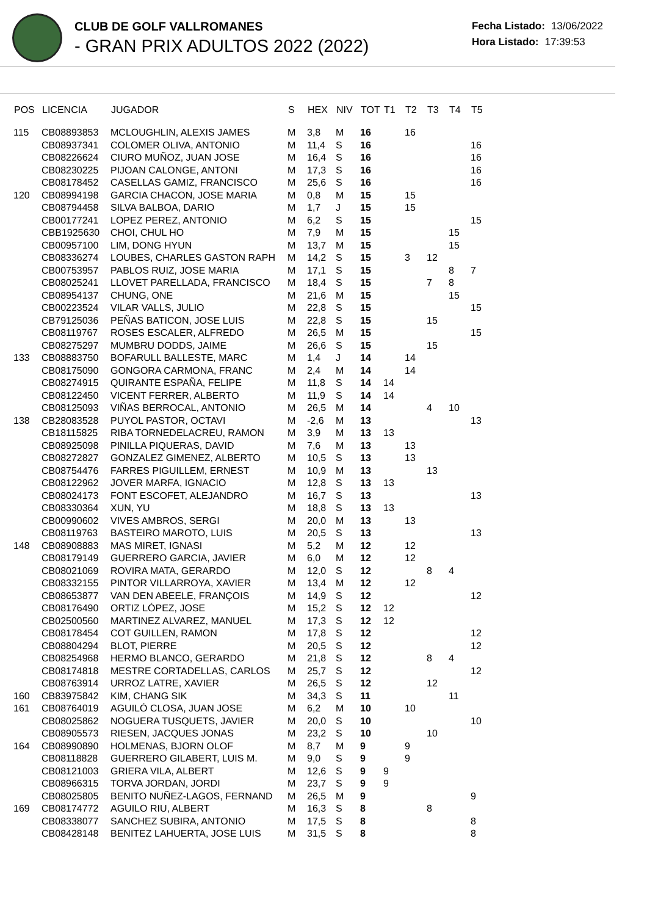CLUB DE GOLF VALLROMANES
- GRAN PRIX ADULTOS 2022 (2022)
Fecha Listado: 13/06/2022
Hora Listado: 17:39:53
| POS | LICENCIA | JUGADOR | S | HEX | NIV | TOT | T1 | T2 | T3 | T4 | T5 |
| --- | --- | --- | --- | --- | --- | --- | --- | --- | --- | --- | --- |
| 115 | CB08893853 | MCLOUGHLIN, ALEXIS JAMES | M | 3,8 | M | 16 | | 16 | | | |
| | CB08937341 | COLOMER OLIVA, ANTONIO | M | 11,4 | S | 16 | | | | | 16 |
| | CB08226624 | CIURO MUÑOZ, JUAN JOSE | M | 16,4 | S | 16 | | | | | 16 |
| | CB08230225 | PIJOAN CALONGE, ANTONI | M | 17,3 | S | 16 | | | | | 16 |
| | CB08178452 | CASELLAS GAMIZ, FRANCISCO | M | 25,6 | S | 16 | | | | | 16 |
| 120 | CB08994198 | GARCIA CHACON, JOSE MARIA | M | 0,8 | M | 15 | | 15 | | | |
| | CB08794458 | SILVA BALBOA, DARIO | M | 1,7 | J | 15 | | 15 | | | |
| | CB00177241 | LOPEZ PEREZ, ANTONIO | M | 6,2 | S | 15 | | | | | 15 |
| | CBB1925630 | CHOI, CHUL HO | M | 7,9 | M | 15 | | | | 15 | |
| | CB00957100 | LIM, DONG HYUN | M | 13,7 | M | 15 | | | | 15 | |
| | CB08336274 | LOUBES, CHARLES GASTON RAPH | M | 14,2 | S | 15 | | 3 | 12 | | |
| | CB00753957 | PABLOS RUIZ, JOSE MARIA | M | 17,1 | S | 15 | | | | 8 | 7 |
| | CB08025241 | LLOVET PARELLADA, FRANCISCO | M | 18,4 | S | 15 | | | 7 | 8 | |
| | CB08954137 | CHUNG, ONE | M | 21,6 | M | 15 | | | | 15 | |
| | CB00223524 | VILAR VALLS, JULIO | M | 22,8 | S | 15 | | | | | 15 |
| | CB79125036 | PEÑAS BATICON, JOSE LUIS | M | 22,8 | S | 15 | | | 15 | | |
| | CB08119767 | ROSES ESCALER, ALFREDO | M | 26,5 | M | 15 | | | | | 15 |
| | CB08275297 | MUMBRU DODDS, JAIME | M | 26,6 | S | 15 | | | 15 | | |
| 133 | CB08883750 | BOFARULL BALLESTE, MARC | M | 1,4 | J | 14 | | 14 | | | |
| | CB08175090 | GONGORA CARMONA, FRANC | M | 2,4 | M | 14 | | 14 | | | |
| | CB08274915 | QUIRANTE ESPAÑA, FELIPE | M | 11,8 | S | 14 | 14 | | | | |
| | CB08122450 | VICENT FERRER, ALBERTO | M | 11,9 | S | 14 | 14 | | | | |
| | CB08125093 | VIÑAS BERROCAL, ANTONIO | M | 26,5 | M | 14 | | | 4 | 10 | |
| 138 | CB28083528 | PUYOL PASTOR, OCTAVI | M | -2,6 | M | 13 | | | | | 13 |
| | CB18115825 | RIBA TORNEDELACREU, RAMON | M | 3,9 | M | 13 | 13 | | | | |
| | CB08925098 | PINILLA PIQUERAS, DAVID | M | 7,6 | M | 13 | | 13 | | | |
| | CB08272827 | GONZALEZ GIMENEZ, ALBERTO | M | 10,5 | S | 13 | | 13 | | | |
| | CB08754476 | FARRES PIGUILLEM, ERNEST | M | 10,9 | M | 13 | | | 13 | | |
| | CB08122962 | JOVER MARFA, IGNACIO | M | 12,8 | S | 13 | 13 | | | | |
| | CB08024173 | FONT ESCOFET, ALEJANDRO | M | 16,7 | S | 13 | | | | | 13 |
| | CB08330364 | XUN, YU | M | 18,8 | S | 13 | 13 | | | | |
| | CB00990602 | VIVES AMBROS, SERGI | M | 20,0 | M | 13 | | 13 | | | |
| | CB08119763 | BASTEIRO MAROTO, LUIS | M | 20,5 | S | 13 | | | | | 13 |
| 148 | CB08908883 | MAS MIRET, IGNASI | M | 5,2 | M | 12 | | 12 | | | |
| | CB08179149 | GUERRERO GARCIA, JAVIER | M | 6,0 | M | 12 | | 12 | | | |
| | CB08021069 | ROVIRA MATA, GERARDO | M | 12,0 | S | 12 | | | 8 | 4 | |
| | CB08332155 | PINTOR VILLARROYA, XAVIER | M | 13,4 | M | 12 | | 12 | | | |
| | CB08653877 | VAN DEN ABEELE, FRANÇOIS | M | 14,9 | S | 12 | | | | | 12 |
| | CB08176490 | ORTIZ LÓPEZ, JOSE | M | 15,2 | S | 12 | 12 | | | | |
| | CB02500560 | MARTINEZ ALVAREZ, MANUEL | M | 17,3 | S | 12 | 12 | | | | |
| | CB08178454 | COT GUILLEN, RAMON | M | 17,8 | S | 12 | | | | | 12 |
| | CB08804294 | BLOT, PIERRE | M | 20,5 | S | 12 | | | | | 12 |
| | CB08254968 | HERMO BLANCO, GERARDO | M | 21,8 | S | 12 | | | 8 | 4 | |
| | CB08174818 | MESTRE CORTADELLAS, CARLOS | M | 25,7 | S | 12 | | | | | 12 |
| | CB08763914 | URROZ LATRE, XAVIER | M | 26,5 | S | 12 | | | 12 | | |
| 160 | CB83975842 | KIM, CHANG SIK | M | 34,3 | S | 11 | | | | 11 | |
| 161 | CB08764019 | AGUILÓ CLOSA, JUAN JOSE | M | 6,2 | M | 10 | | 10 | | | |
| | CB08025862 | NOGUERA TUSQUETS, JAVIER | M | 20,0 | S | 10 | | | | | 10 |
| | CB08905573 | RIESEN, JACQUES JONAS | M | 23,2 | S | 10 | | | 10 | | |
| 164 | CB08990890 | HOLMENAS, BJORN OLOF | M | 8,7 | M | 9 | | 9 | | | |
| | CB08118828 | GUERRERO GILABERT, LUIS M. | M | 9,0 | S | 9 | | 9 | | | |
| | CB08121003 | GRIERA VILA, ALBERT | M | 12,6 | S | 9 | 9 | | | | |
| | CB08966315 | TORVA JORDAN, JORDI | M | 23,7 | S | 9 | 9 | | | | |
| | CB08025805 | BENITO NUÑEZ-LAGOS, FERNAND | M | 26,5 | M | 9 | | | | | 9 |
| 169 | CB08174772 | AGUILO RIU, ALBERT | M | 16,3 | S | 8 | | | 8 | | |
| | CB08338077 | SANCHEZ SUBIRA, ANTONIO | M | 17,5 | S | 8 | | | | | 8 |
| | CB08428148 | BENITEZ LAHUERTA, JOSE LUIS | M | 31,5 | S | 8 | | | | | 8 |